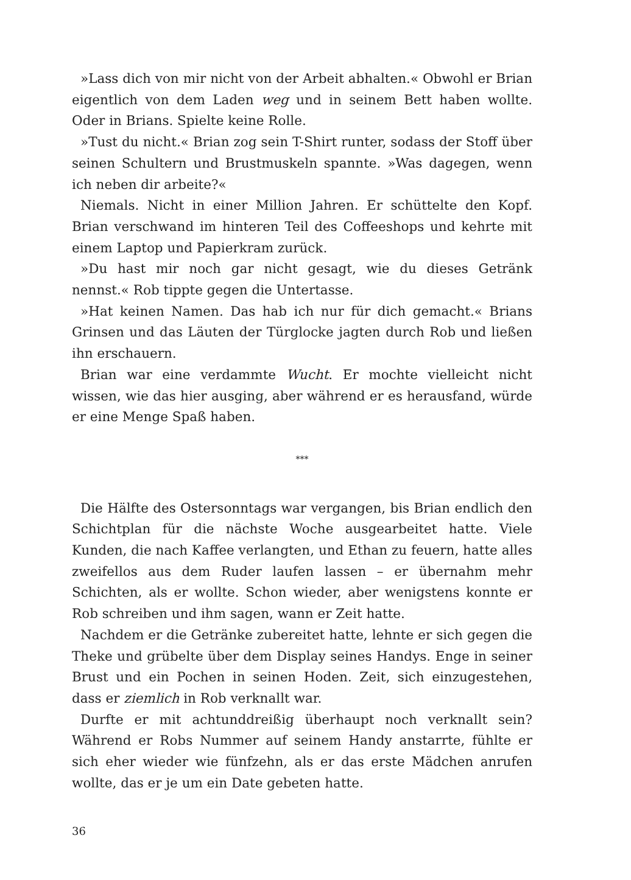»Lass dich von mir nicht von der Arbeit abhalten.« Obwohl er Brian eigentlich von dem Laden weg und in seinem Bett haben wollte. Oder in Brians. Spielte keine Rolle.
»Tust du nicht.« Brian zog sein T-Shirt runter, sodass der Stoff über seinen Schultern und Brustmuskeln spannte. »Was dagegen, wenn ich neben dir arbeite?«
Niemals. Nicht in einer Million Jahren. Er schüttelte den Kopf. Brian verschwand im hinteren Teil des Coffeeshops und kehrte mit einem Laptop und Papierkram zurück.
»Du hast mir noch gar nicht gesagt, wie du dieses Getränk nennst.« Rob tippte gegen die Untertasse.
»Hat keinen Namen. Das hab ich nur für dich gemacht.« Brians Grinsen und das Läuten der Türglocke jagten durch Rob und ließen ihn erschauern.
Brian war eine verdammte Wucht. Er mochte vielleicht nicht wissen, wie das hier ausging, aber während er es herausfand, würde er eine Menge Spaß haben.
***
Die Hälfte des Ostersonntags war vergangen, bis Brian endlich den Schichtplan für die nächste Woche ausgearbeitet hatte. Viele Kunden, die nach Kaffee verlangten, und Ethan zu feuern, hatte alles zweifellos aus dem Ruder laufen lassen – er übernahm mehr Schichten, als er wollte. Schon wieder, aber wenigstens konnte er Rob schreiben und ihm sagen, wann er Zeit hatte.
Nachdem er die Getränke zubereitet hatte, lehnte er sich gegen die Theke und grübelte über dem Display seines Handys. Enge in seiner Brust und ein Pochen in seinen Hoden. Zeit, sich einzugestehen, dass er ziemlich in Rob verknallt war.
Durfte er mit achtunddreißig überhaupt noch verknallt sein? Während er Robs Nummer auf seinem Handy anstarrte, fühlte er sich eher wieder wie fünfzehn, als er das erste Mädchen anrufen wollte, das er je um ein Date gebeten hatte.
36